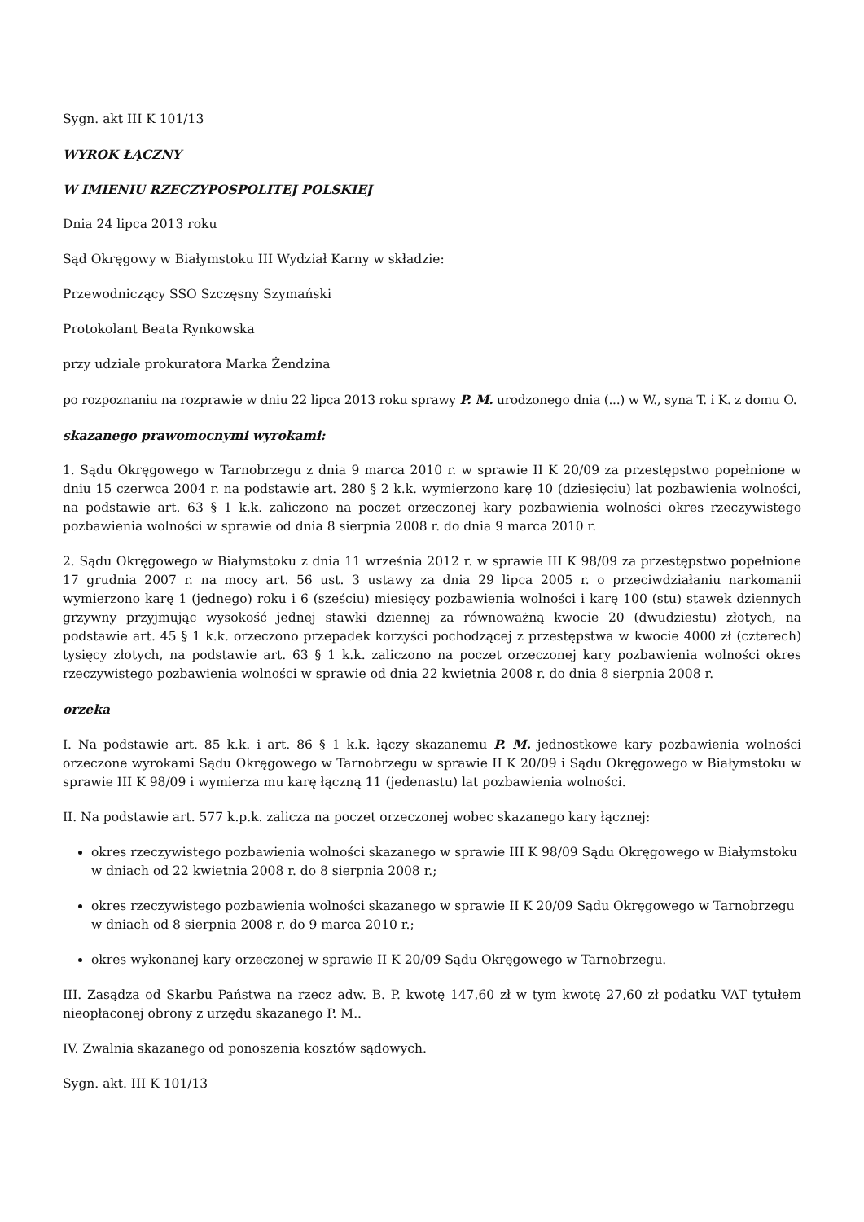Sygn. akt III K 101/13
WYROK ŁĄCZNY
W IMIENIU RZECZYPOSPOLITEJ POLSKIEJ
Dnia 24 lipca 2013 roku
Sąd Okręgowy w Białymstoku III Wydział Karny w składzie:
Przewodniczący SSO Szczęsny Szymański
Protokolant Beata Rynkowska
przy udziale prokuratora Marka Żendzina
po rozpoznaniu na rozprawie w dniu 22 lipca 2013 roku sprawy P. M. urodzonego dnia (...) w W., syna T. i K. z domu O.
skazanego prawomocnymi wyrokami:
1. Sądu Okręgowego w Tarnobrzegu z dnia 9 marca 2010 r. w sprawie II K 20/09 za przestępstwo popełnione w dniu 15 czerwca 2004 r. na podstawie art. 280 § 2 k.k. wymierzono karę 10 (dziesięciu) lat pozbawienia wolności, na podstawie art. 63 § 1 k.k. zaliczono na poczet orzeczonej kary pozbawienia wolności okres rzeczywistego pozbawienia wolności w sprawie od dnia 8 sierpnia 2008 r. do dnia 9 marca 2010 r.
2. Sądu Okręgowego w Białymstoku z dnia 11 września 2012 r. w sprawie III K 98/09 za przestępstwo popełnione 17 grudnia 2007 r. na mocy art. 56 ust. 3 ustawy za dnia 29 lipca 2005 r. o przeciwdziałaniu narkomanii wymierzono karę 1 (jednego) roku i 6 (sześciu) miesięcy pozbawienia wolności i karę 100 (stu) stawek dziennych grzywny przyjmując wysokość jednej stawki dziennej za równoważną kwocie 20 (dwudziestu) złotych, na podstawie art. 45 § 1 k.k. orzeczono przepadek korzyści pochodzącej z przestępstwa w kwocie 4000 zł (czterech) tysięcy złotych, na podstawie art. 63 § 1 k.k. zaliczono na poczet orzeczonej kary pozbawienia wolności okres rzeczywistego pozbawienia wolności w sprawie od dnia 22 kwietnia 2008 r. do dnia 8 sierpnia 2008 r.
orzeka
I. Na podstawie art. 85 k.k. i art. 86 § 1 k.k. łączy skazanemu P. M. jednostkowe kary pozbawienia wolności orzeczone wyrokami Sądu Okręgowego w Tarnobrzegu w sprawie II K 20/09 i Sądu Okręgowego w Białymstoku w sprawie III K 98/09 i wymierza mu karę łączną 11 (jedenastu) lat pozbawienia wolności.
II. Na podstawie art. 577 k.p.k. zalicza na poczet orzeczonej wobec skazanego kary łącznej:
okres rzeczywistego pozbawienia wolności skazanego w sprawie III K 98/09 Sądu Okręgowego w Białymstoku w dniach od 22 kwietnia 2008 r. do 8 sierpnia 2008 r.;
okres rzeczywistego pozbawienia wolności skazanego w sprawie II K 20/09 Sądu Okręgowego w Tarnobrzegu w dniach od 8 sierpnia 2008 r. do 9 marca 2010 r.;
okres wykonanej kary orzeczonej w sprawie II K 20/09 Sądu Okręgowego w Tarnobrzegu.
III. Zasądza od Skarbu Państwa na rzecz adw. B. P. kwotę 147,60 zł w tym kwotę 27,60 zł podatku VAT tytułem nieopłaconej obrony z urzędu skazanego P. M..
IV. Zwalnia skazanego od ponoszenia kosztów sądowych.
Sygn. akt. III K 101/13